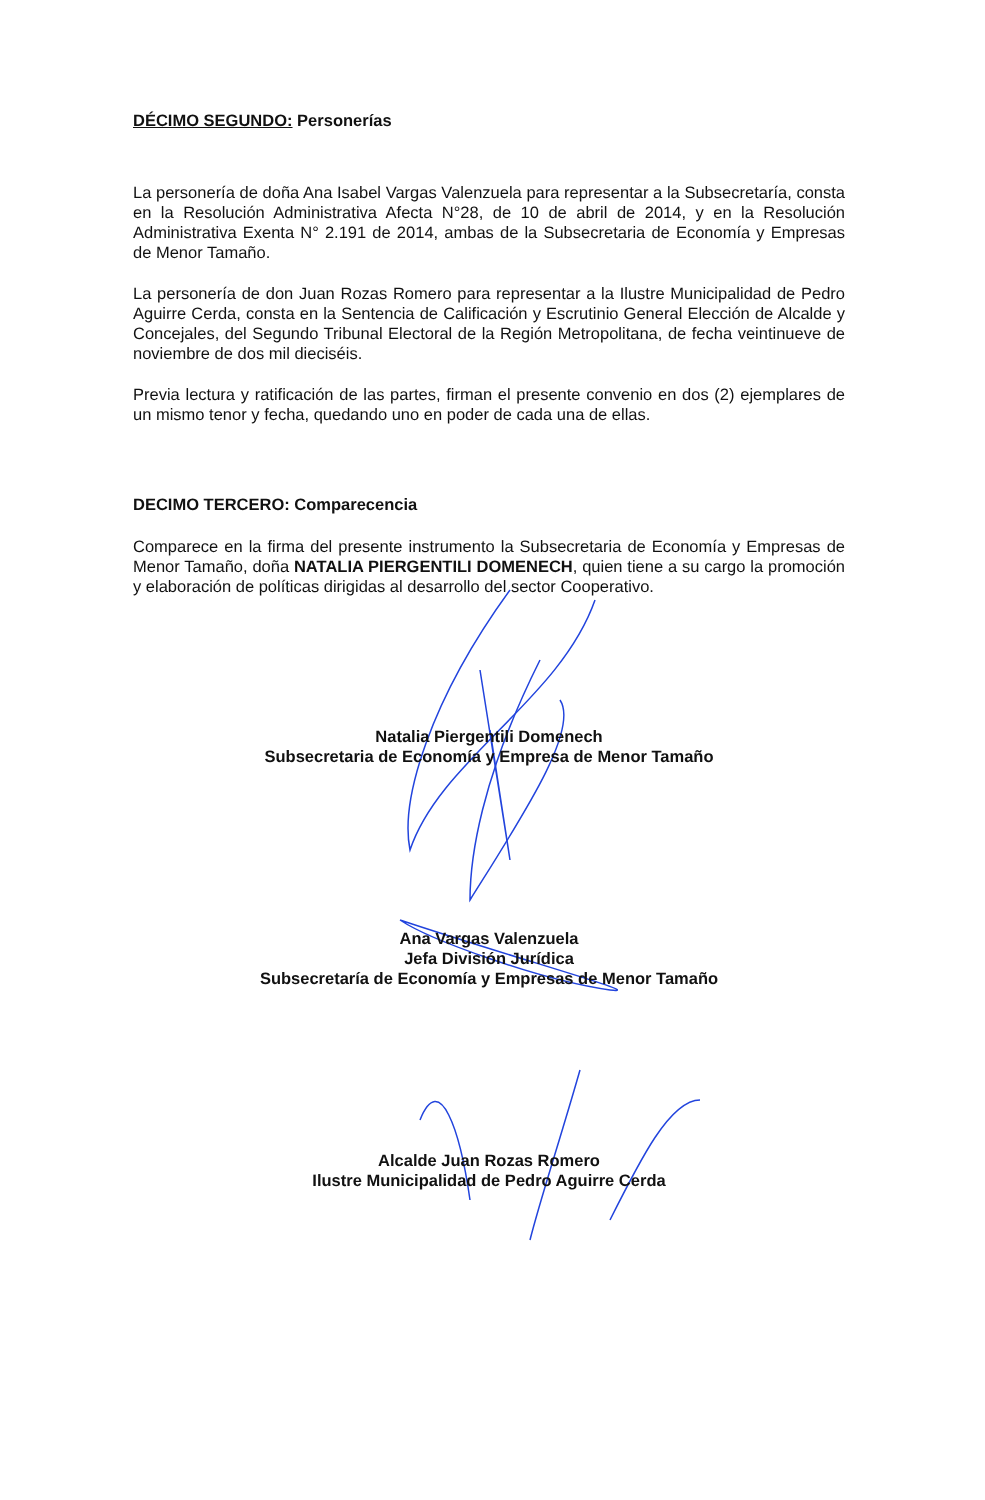DÉCIMO SEGUNDO: Personerías
La personería de doña Ana Isabel Vargas Valenzuela para representar a la Subsecretaría, consta en la Resolución Administrativa Afecta N°28, de 10 de abril de 2014, y en la Resolución Administrativa Exenta N° 2.191 de 2014, ambas de la Subsecretaria de Economía y Empresas de Menor Tamaño.
La personería de don Juan Rozas Romero para representar a la Ilustre Municipalidad de Pedro Aguirre Cerda, consta en la Sentencia de Calificación y Escrutinio General Elección de Alcalde y Concejales, del Segundo Tribunal Electoral de la Región Metropolitana, de fecha veintinueve de noviembre de dos mil dieciséis.
Previa lectura y ratificación de las partes, firman el presente convenio en dos (2) ejemplares de un mismo tenor y fecha, quedando uno en poder de cada una de ellas.
DECIMO TERCERO: Comparecencia
Comparece en la firma del presente instrumento la Subsecretaria de Economía y Empresas de Menor Tamaño, doña NATALIA PIERGENTILI DOMENECH, quien tiene a su cargo la promoción y elaboración de políticas dirigidas al desarrollo del sector Cooperativo.
Natalia Piergentili Domenech
Subsecretaria de Economía y Empresa de Menor Tamaño
Ana Vargas Valenzuela
Jefa División Jurídica
Subsecretaría de Economía y Empresas de Menor Tamaño
Alcalde Juan Rozas Romero
Ilustre Municipalidad de Pedro Aguirre Cerda